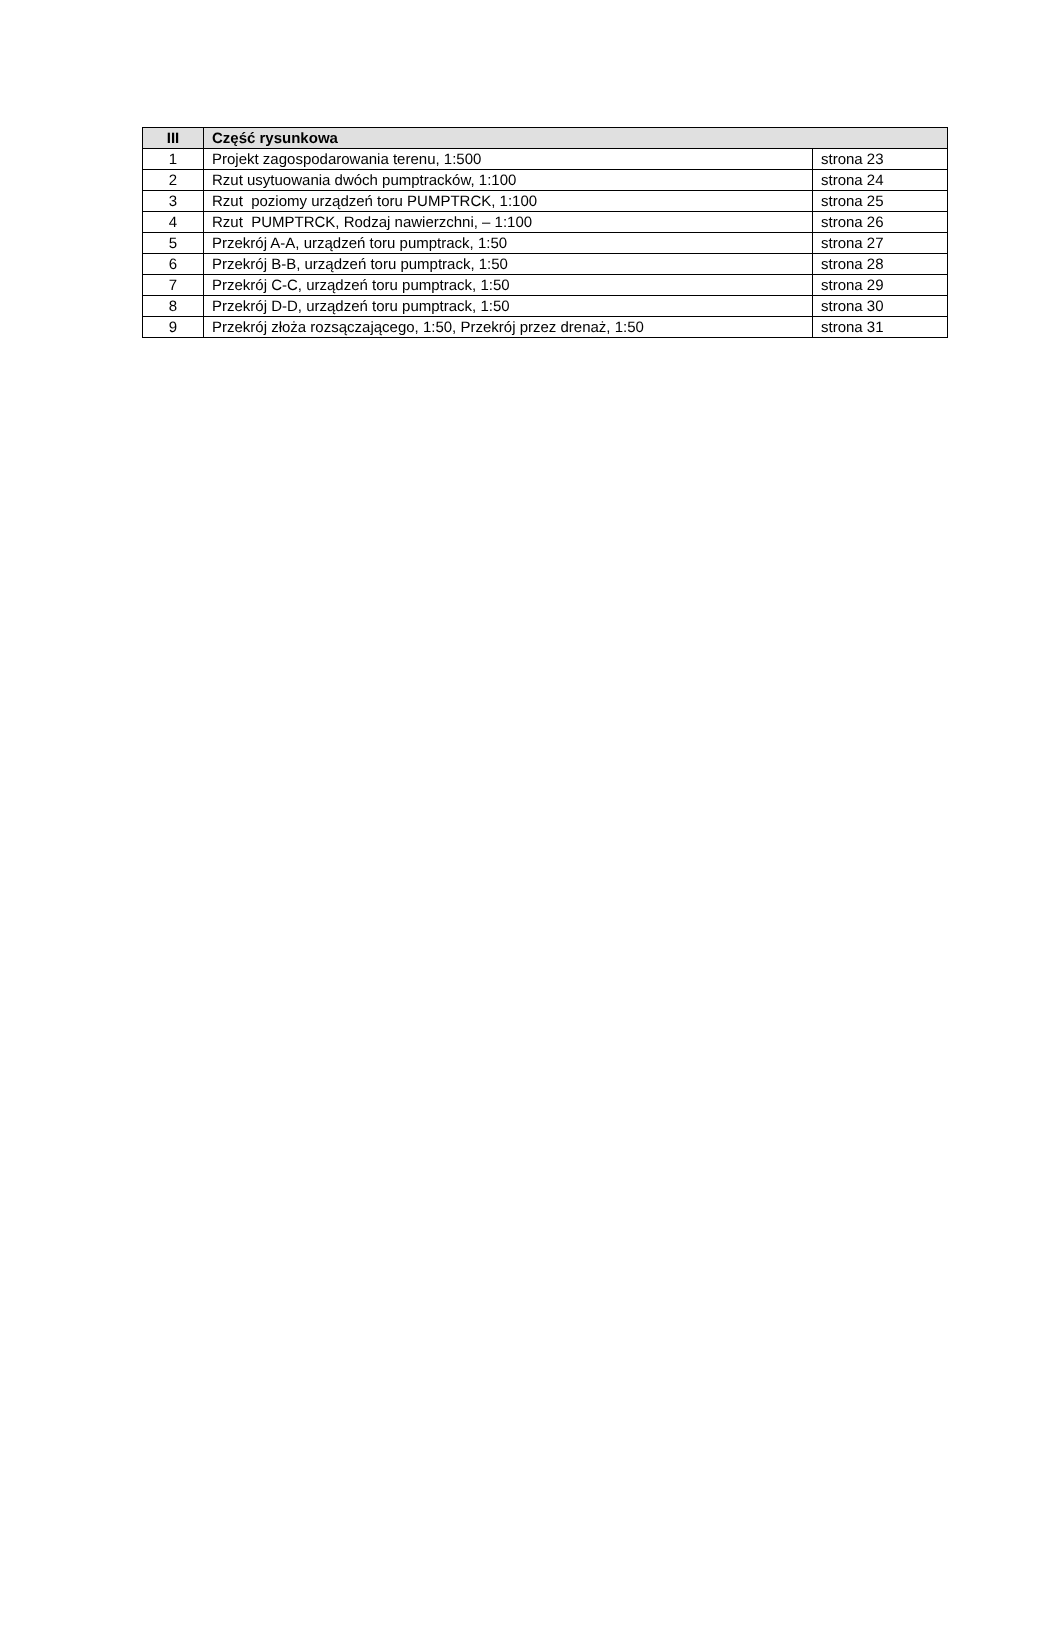| III | Część rysunkowa | |
| --- | --- | --- |
| 1 | Projekt zagospodarowania terenu, 1:500 | strona 23 |
| 2 | Rzut usytuowania dwóch pumptracków, 1:100 | strona 24 |
| 3 | Rzut poziomy urządzeń toru PUMPTRCK, 1:100 | strona 25 |
| 4 | Rzut PUMPTRCK, Rodzaj nawierzchni, – 1:100 | strona 26 |
| 5 | Przekrój A-A, urządzeń toru pumptrack, 1:50 | strona 27 |
| 6 | Przekrój B-B, urządzeń toru pumptrack, 1:50 | strona 28 |
| 7 | Przekrój C-C, urządzeń toru pumptrack, 1:50 | strona 29 |
| 8 | Przekrój D-D, urządzeń toru pumptrack, 1:50 | strona 30 |
| 9 | Przekrój złoża rozsączającego, 1:50, Przekrój przez drenaż, 1:50 | strona 31 |